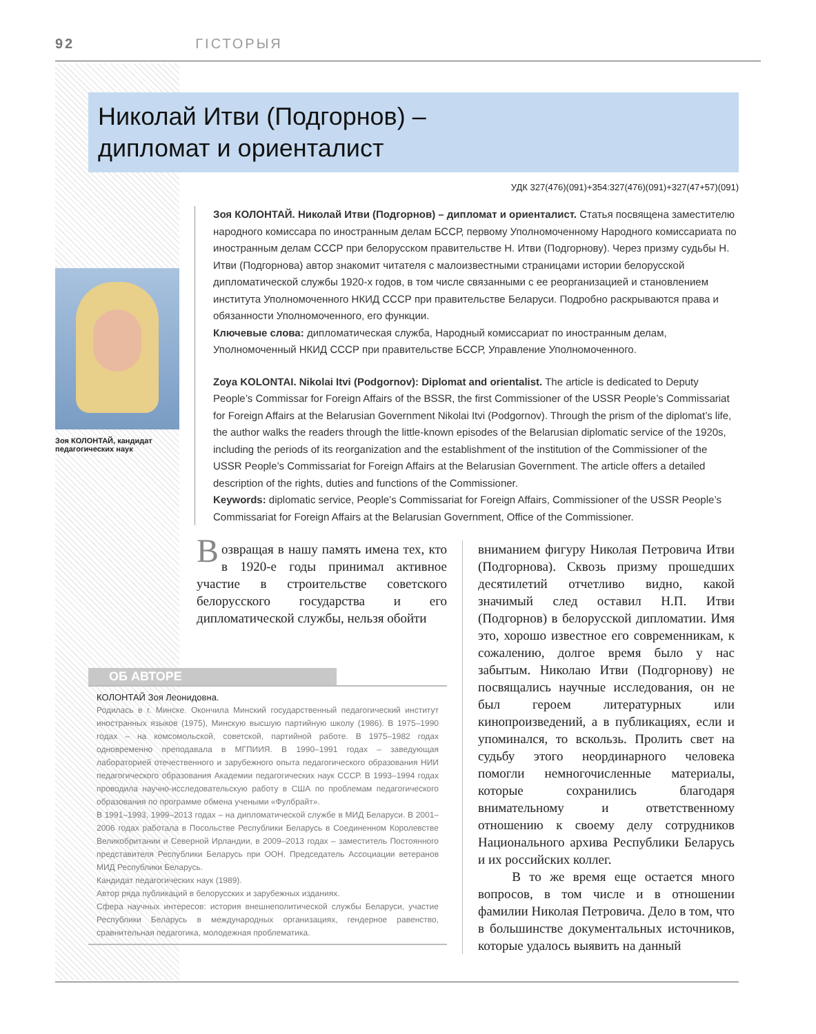92 ГІСТОРЫЯ
Николай Итви (Подгорнов) –
дипломат и ориенталист
УДК 327(476)(091)+354:327(476)(091)+327(47+57)(091)
Зоя КОЛОНТАЙ, кандидат педагогических наук
Зоя КОЛОНТАЙ. Николай Итви (Подгорнов) – дипломат и ориенталист. Статья посвящена заместителю народного комиссара по иностранным делам БССР, первому Уполномоченному Народного комиссариата по иностранным делам СССР при белорусском правительстве Н. Итви (Подгорнову). Через призму судьбы Н. Итви (Подгорнова) автор знакомит читателя с малоизвестными страницами истории белорусской дипломатической службы 1920-х годов, в том числе связанными с ее реорганизацией и становлением института Уполномоченного НКИД СССР при правительстве Беларуси. Подробно раскрываются права и обязанности Уполномоченного, его функции.
Ключевые слова: дипломатическая служба, Народный комиссариат по иностранным делам, Уполномоченный НКИД СССР при правительстве БССР, Управление Уполномоченного.
Zoya KOLONTAI. Nikolai Itvi (Podgornov): Diplomat and orientalist. The article is dedicated to Deputy People’s Commissar for Foreign Affairs of the BSSR, the first Commissioner of the USSR People’s Commissariat for Foreign Affairs at the Belarusian Government Nikolai Itvi (Podgornov). Through the prism of the diplomat’s life, the author walks the readers through the little-known episodes of the Belarusian diplomatic service of the 1920s, including the periods of its reorganization and the establishment of the institution of the Commissioner of the USSR People’s Commissariat for Foreign Affairs at the Belarusian Government. The article offers a detailed description of the rights, duties and functions of the Commissioner.
Keywords: diplomatic service, People’s Commissariat for Foreign Affairs, Commissioner of the USSR People’s Commissariat for Foreign Affairs at the Belarusian Government, Office of the Commissioner.
Возвращая в нашу память имена тех, кто в 1920-е годы принимал активное участие в строительстве советского белорусского государства и его дипломатической службы, нельзя обойти
ОБ АВТОРЕ
КОЛОНТАЙ Зоя Леонидовна.
Родилась в г. Минске. Окончила Минский государственный педагогический институт иностранных языков (1975), Минскую высшую партийную школу (1986). В 1975–1990 годах – на комсомольской, советской, партийной работе. В 1975–1982 годах одновременно преподавала в МГПИИЯ. В 1990–1991 годах – заведующая лабораторией отечественного и зарубежного опыта педагогического образования НИИ педагогического образования Академии педагогических наук СССР. В 1993–1994 годах проводила научно-исследовательскую работу в США по проблемам педагогического образования по программе обмена учеными «Фулбрайт».
В 1991–1993, 1999–2013 годах – на дипломатической службе в МИД Беларуси. В 2001–2006 годах работала в Посольстве Республики Беларусь в Соединенном Королевстве Великобритании и Северной Ирландии, в 2009–2013 годах – заместитель Постоянного представителя Республики Беларусь при ООН. Председатель Ассоциации ветеранов МИД Республики Беларусь.
Кандидат педагогических наук (1989).
Автор ряда публикаций в белорусских и зарубежных изданиях.
Сфера научных интересов: история внешнеполитической службы Беларуси, участие Республики Беларусь в международных организациях, гендерное равенство, сравнительная педагогика, молодежная проблематика.
вниманием фигуру Николая Петровича Итви (Подгорнова). Сквозь призму прошедших десятилетий отчетливо видно, какой значимый след оставил Н.П. Итви (Подгорнов) в белорусской дипломатии. Имя это, хорошо известное его современникам, к сожалению, долгое время было у нас забытым. Николаю Итви (Подгорнову) не посвящались научные исследования, он не был героем литературных или кинопроизведений, а в публикациях, если и упоминался, то вскользь. Пролить свет на судьбу этого неординарного человека помогли немногочисленные материалы, которые сохранились благодаря внимательному и ответственному отношению к своему делу сотрудников Национального архива Республики Беларусь и их российских коллег.
В то же время еще остается много вопросов, в том числе и в отношении фамилии Николая Петровича. Дело в том, что в большинстве документальных источников, которые удалось выявить на данный